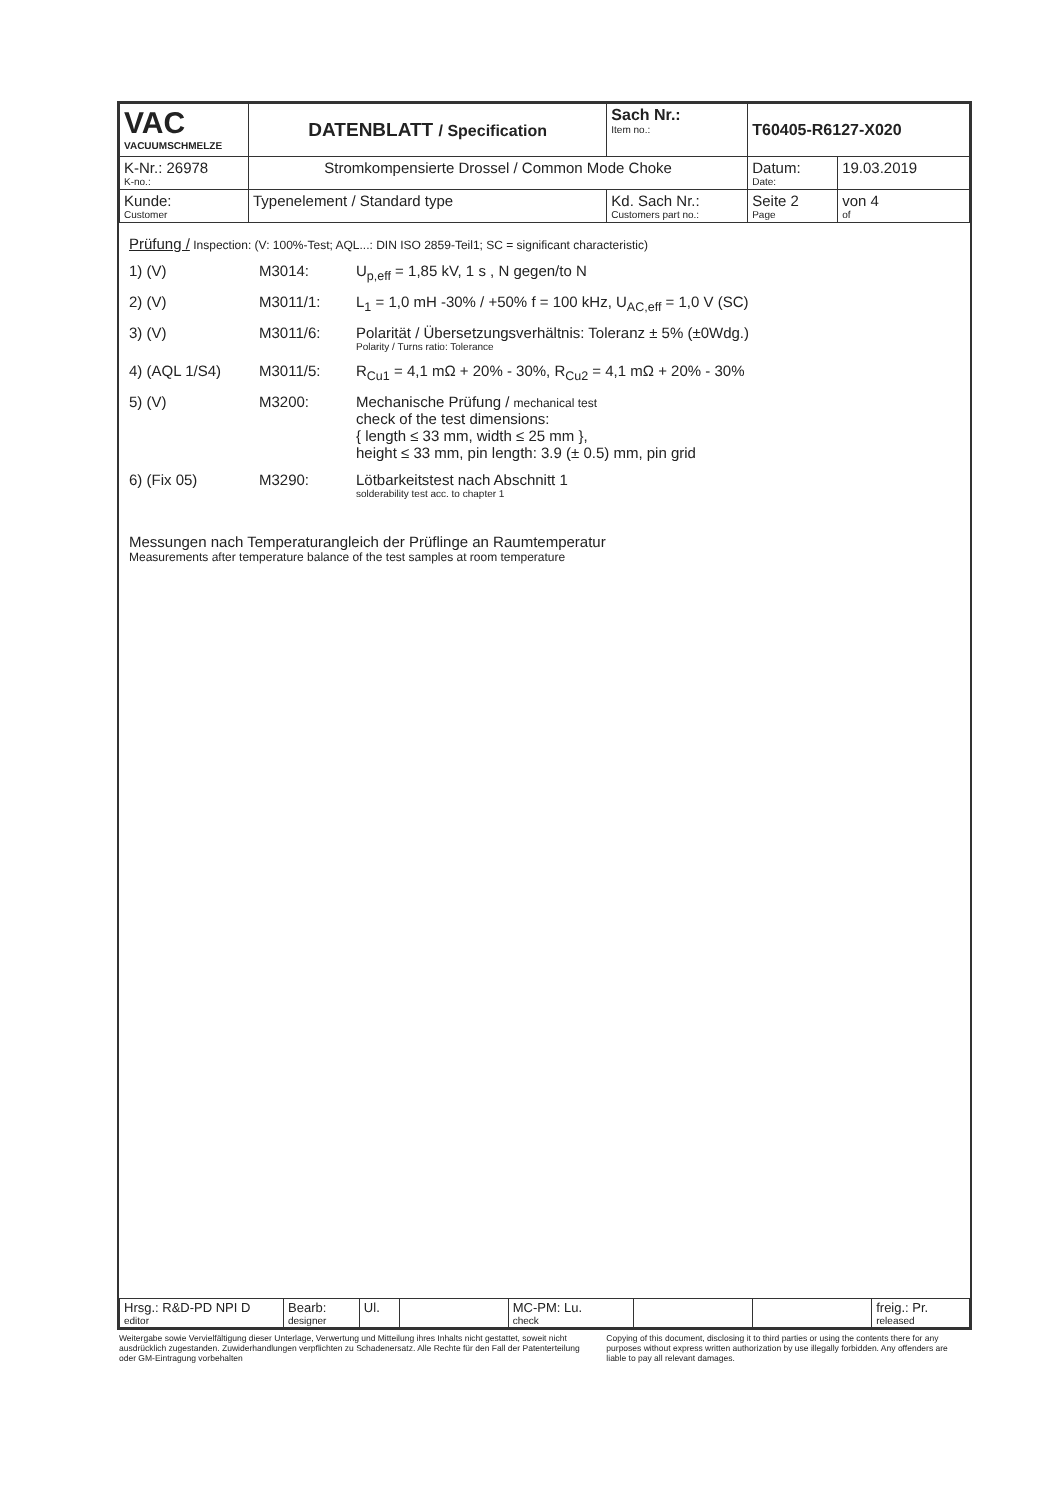| VAC VACUUMSCHMELZE | DATENBLATT / Specification | | Sach Nr.: Item no.: | T60405-R6127-X020 | |
| K-Nr.: 26978 K-no.: | Stromkompensierte Drossel / Common Mode Choke | | | Datum: Date: | 19.03.2019 |
| Kunde: Customer | Typenelement / Standard type | Kd. Sach Nr.: Customers part no.: | | Seite 2 Page | von 4 of |
Prüfung / Inspection: (V: 100%-Test; AQL...: DIN ISO 2859-Teil1; SC = significant characteristic)
1) (V) M3014: U<sub>p,eff</sub> = 1,85 kV, 1 s , N gegen/to N
2) (V) M3011/1: L<sub>1</sub> = 1,0 mH -30% / +50% f = 100 kHz, U<sub>AC,eff</sub> = 1,0 V (SC)
3) (V) M3011/6: Polarität / Übersetzungsverhältnis: Toleranz ± 5% (±0Wdg.)
Polarity / Turns ratio: Tolerance
4) (AQL 1/S4) M3011/5: R<sub>Cu1</sub> = 4,1 mΩ + 20% - 30%, R<sub>Cu2</sub> = 4,1 mΩ + 20% - 30%
5) (V) M3200: Mechanische Prüfung / mechanical test
check of the test dimensions:
{ length ≤ 33 mm, width ≤ 25 mm },
height ≤ 33 mm, pin length: 3.9 (± 0.5) mm, pin grid
6) (Fix 05) M3290: Lötbarkeitstest nach Abschnitt 1
solderability test acc. to chapter 1
Messungen nach Temperaturangleich der Prüflinge an Raumtemperatur
Measurements after temperature balance of the test samples at room temperature
| Hrsg.: R&D-PD NPI D editor | Bearb: designer | Ul. | | MC-PM: Lu. check | | | freig.: Pr. released |
Weitergabe sowie Vervielfältigung dieser Unterlage, Verwertung und Mitteilung ihres Inhalts nicht gestattet, soweit nicht ausdrücklich zugestanden. Zuwiderhandlungen verpflichten zu Schadenersatz. Alle Rechte für den Fall der Patenterteilung oder GM-Eintragung vorbehalten
Copying of this document, disclosing it to third parties or using the contents there for any purposes without express written authorization by use illegally forbidden. Any offenders are liable to pay all relevant damages.